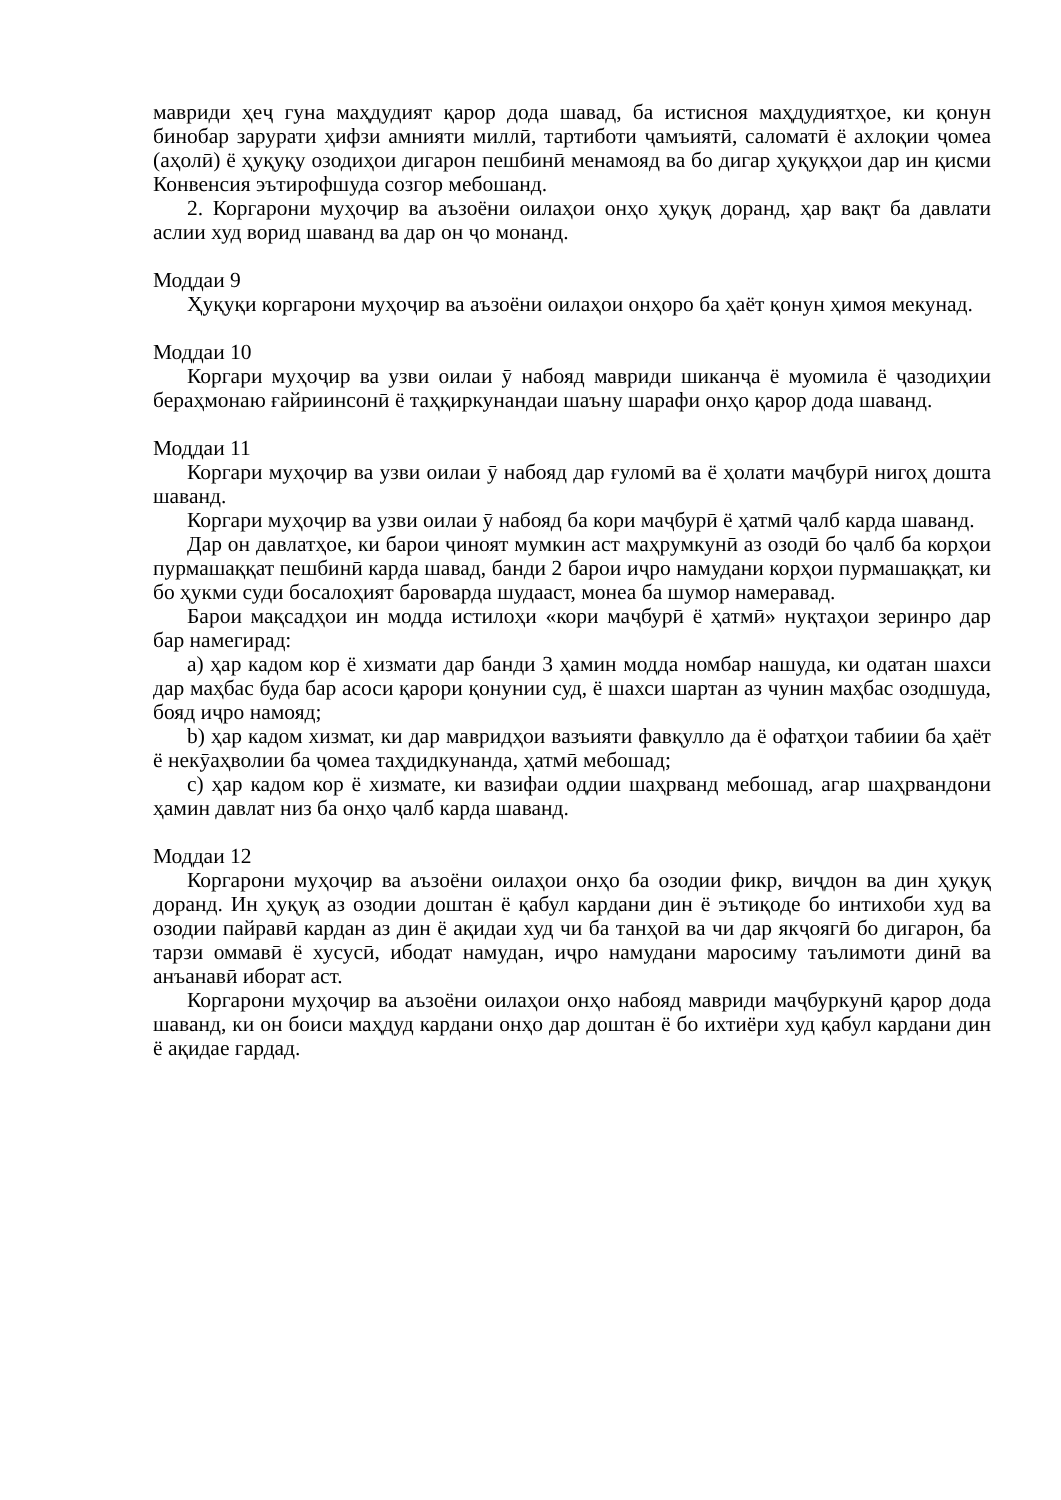мавриди ҳеҷ гуна маҳдудият қарор дода шавад, ба истисноя маҳдудиятҳое, ки қонун бинобар зарурати ҳифзи амнияти миллӣ, тартиботи ҷамъиятӣ, саломатӣ ё ахлоқии ҷомеа (аҳолӣ) ё ҳуқуқу озодиҳои дигарон пешбинӣ менамояд ва бо дигар ҳуқуқҳои дар ин қисми Конвенсия эътирофшуда созгор мебошанд.
2. Коргарони муҳоҷир ва аъзоёни оилаҳои онҳо ҳуқуқ доранд, ҳар вақт ба давлати аслии худ ворид шаванд ва дар он ҷо монанд.
Моддаи 9
Ҳуқуқи коргарони муҳоҷир ва аъзоёни оилаҳои онҳоро ба ҳаёт қонун ҳимоя мекунад.
Моддаи 10
Коргари муҳоҷир ва узви оилаи ӯ набояд мавриди шиканҷа ё муомила ё ҷазодиҳии бераҳмонаю ғайриинсонӣ ё таҳқиркунандаи шаъну шарафи онҳо қарор дода шаванд.
Моддаи 11
Коргари муҳоҷир ва узви оилаи ӯ набояд дар ғуломӣ ва ё ҳолати маҷбурӣ нигоҳ дошта шаванд.
Коргари муҳоҷир ва узви оилаи ӯ набояд ба кори маҷбурӣ ё ҳатмӣ ҷалб карда шаванд.
Дар он давлатҳое, ки барои ҷиноят мумкин аст маҳрумкунӣ аз озодӣ бо ҷалб ба корҳои пурмашаққат пешбинӣ карда шавад, банди 2 барои иҷро намудани корҳои пурмашаққат, ки бо ҳукми суди босалоҳият баровaрда шудааст, монеа ба шумор намеравад.
Барои мақсадҳои ин модда истилоҳи «кори маҷбурӣ ё ҳатмӣ» нуқтаҳои зеринро дар бар намегирад:
a) ҳар кадом кор ё хизмати дар банди 3 ҳамин модда номбар нашуда, ки одатан шахси дар маҳбас буда бар асоси қарори қонунии суд, ё шахси шартан аз чунин маҳбас озодшуда, бояд иҷро намояд;
b) ҳар кадом хизмат, ки дар мавридҳои вазъияти фавқулло да ё офатҳои табиии ба ҳаёт ё некӯаҳволии ба ҷомеа таҳдидкунанда, ҳатмӣ мебошад;
c) ҳар кадом кор ё хизмате, ки вазифаи оддии шаҳрванд мебошад, агар шаҳрвандони ҳамин давлат низ ба онҳо ҷалб карда шаванд.
Моддаи 12
Коргарони муҳоҷир ва аъзоёни оилаҳои онҳо ба озодии фикр, виҷдон ва дин ҳуқуқ доранд. Ин ҳуқуқ аз озодии доштан ё қабул кардани дин ё эътиқоде бо интихоби худ ва озодии пайравӣ кардан аз дин ё ақидаи худ чи ба танҳоӣ ва чи дар якҷоягӣ бо дигарон, ба тарзи оммавӣ ё хусусӣ, ибодат намудан, иҷро намудани маросиму таълимоти динӣ ва анъанавӣ иборат аст.
Коргарони муҳоҷир ва аъзоёни оилаҳои онҳо набояд мавриди маҷбуркунӣ қарор дода шаванд, ки он боиси маҳдуд кардани онҳо дар доштан ё бо ихтиёри худ қабул кардани дин ё ақидае гардад.